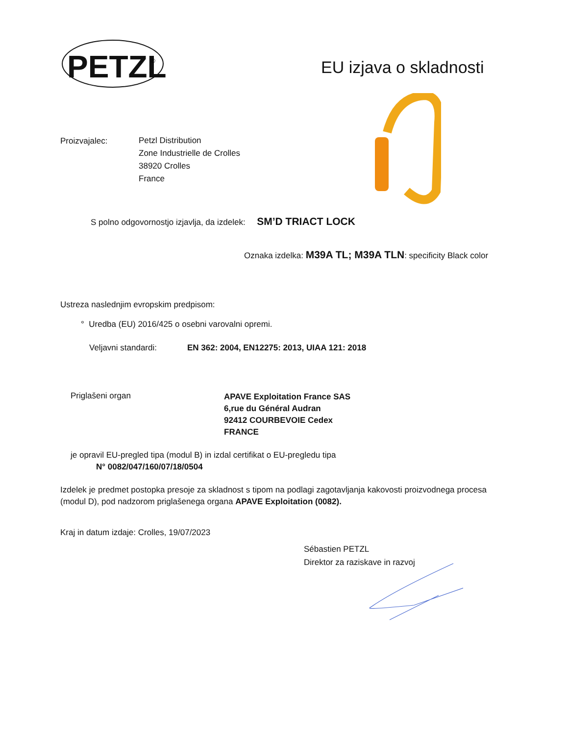PETZL
®
EU izjava o skladnosti
Proizvajalec:
Petzl Distribution
Zone Industrielle de Crolles
38920 Crolles
France
S polno odgovornostjo izjavlja, da izdelek: SM’D TRIACT LOCK
Oznaka izdelka: M39A TL; M39A TLN: specificity Black color
Ustreza naslednjim evropskim predpisom:
° Uredba (EU) 2016/425 o osebni varovalni opremi.
Veljavni standardi: EN 362: 2004, EN12275: 2013, UIAA 121: 2018
Priglašeni organ
APAVE Exploitation France SAS
6,rue du Général Audran
92412 COURBEVOIE Cedex
FRANCE
je opravil EU-pregled tipa (modul B) in izdal certifikat o EU-pregledu tipa
N° 0082/047/160/07/18/0504
Izdelek je predmet postopka presoje za skladnost s tipom na podlagi zagotavljanja kakovosti proizvodnega procesa (modul D), pod nadzorom priglašenega organa APAVE Exploitation (0082).
Kraj in datum izdaje: Crolles, 19/07/2023
Sébastien PETZL
Direktor za raziskave in razvoj